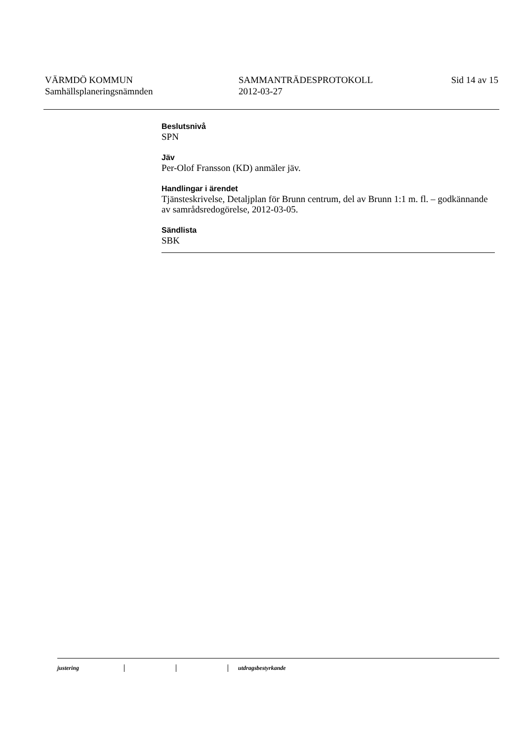VÄRMDÖ KOMMUN
Samhällsplaneringsnämnden
SAMMANTRÄDESPROTOKOLL
2012-03-27
Sid 14 av 15
Beslutsnivå
SPN
Jäv
Per-Olof Fransson (KD) anmäler jäv.
Handlingar i ärendet
Tjänsteskrivelse, Detaljplan för Brunn centrum, del av Brunn 1:1 m. fl. – godkännande av samrådsredogörelse, 2012-03-05.
Sändlista
SBK
justering utdragsbestyrkande